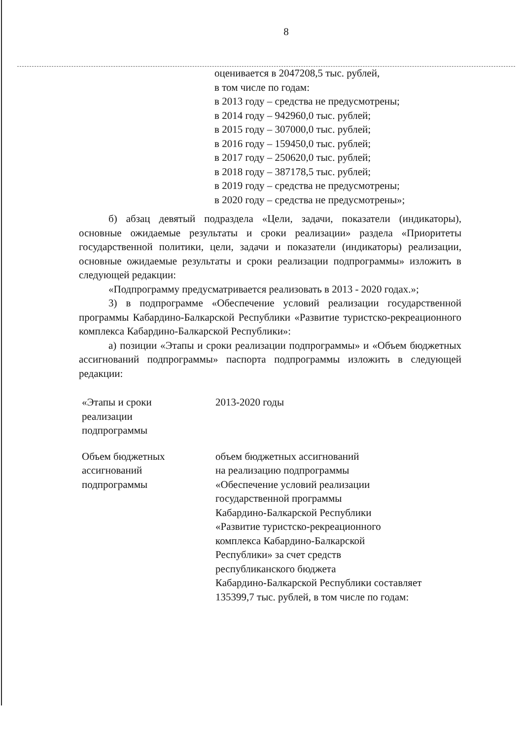8
оценивается в 2047208,5 тыс. рублей,
в том числе по годам:
в 2013 году – средства не предусмотрены;
в 2014 году – 942960,0 тыс. рублей;
в 2015 году – 307000,0 тыс. рублей;
в 2016 году – 159450,0 тыс. рублей;
в 2017 году – 250620,0 тыс. рублей;
в 2018 году – 387178,5 тыс. рублей;
в 2019 году – средства не предусмотрены;
в 2020 году – средства не предусмотрены»;
б) абзац девятый подраздела «Цели, задачи, показатели (индикаторы), основные ожидаемые результаты и сроки реализации» раздела «Приоритеты государственной политики, цели, задачи и показатели (индикаторы) реализации, основные ожидаемые результаты и сроки реализации подпрограммы» изложить в следующей редакции:
«Подпрограмму предусматривается реализовать в 2013 - 2020 годах.»;
3) в подпрограмме «Обеспечение условий реализации государственной программы Кабардино-Балкарской Республики «Развитие туристско-рекреационного комплекса Кабардино-Балкарской Республики»:
а) позиции «Этапы и сроки реализации подпрограммы» и «Объем бюджетных ассигнований подпрограммы» паспорта подпрограммы изложить в следующей редакции:
| «Этапы и сроки реализации подпрограммы | 2013-2020 годы |
| Объем бюджетных ассигнований подпрограммы | объем бюджетных ассигнований на реализацию подпрограммы «Обеспечение условий реализации государственной программы Кабардино-Балкарской Республики «Развитие туристско-рекреационного комплекса Кабардино-Балкарской Республики» за счет средств республиканского бюджета Кабардино-Балкарской Республики составляет 135399,7 тыс. рублей, в том числе по годам: |